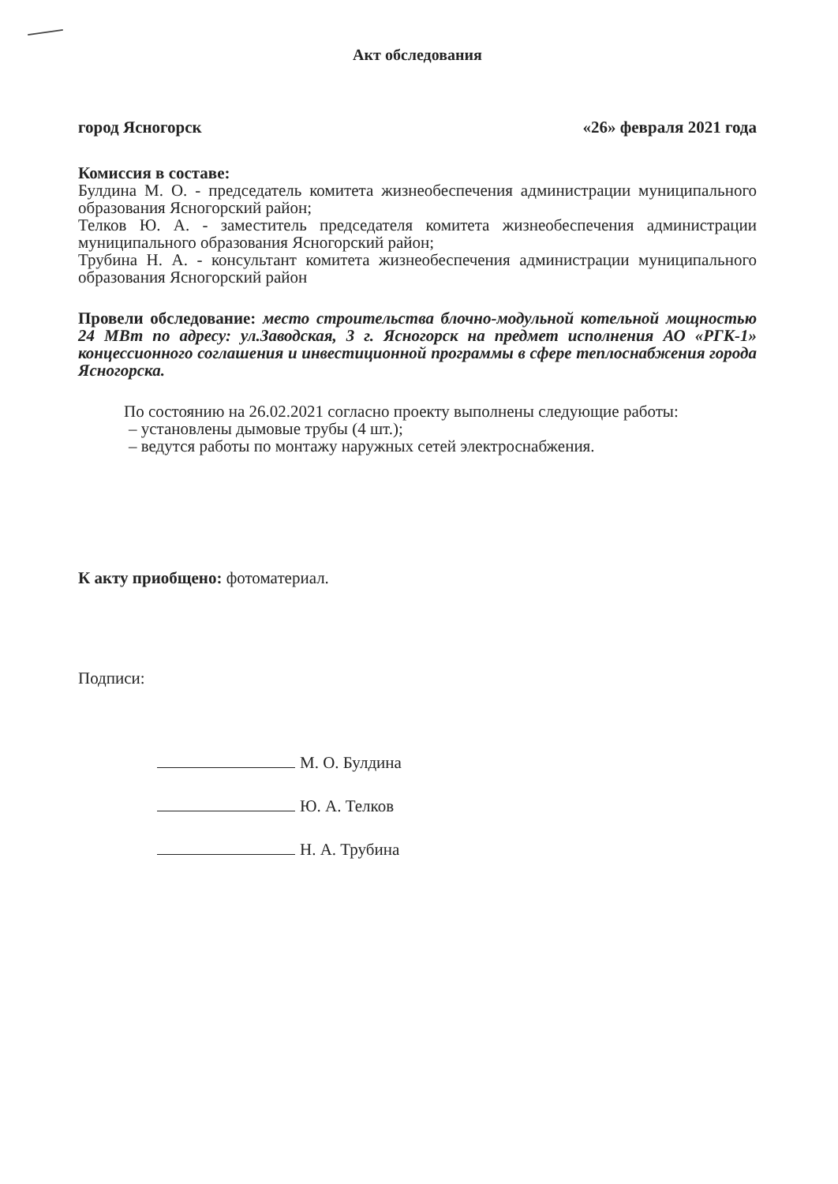Акт обследования
город Ясногорск «26» февраля 2021 года
Комиссия в составе:
Булдина М. О. - председатель комитета жизнеобеспечения администрации муниципального образования Ясногорский район;
Телков Ю. А. - заместитель председателя комитета жизнеобеспечения администрации муниципального образования Ясногорский район;
Трубина Н. А. - консультант комитета жизнеобеспечения администрации муниципального образования Ясногорский район
Провели обследование: место строительства блочно-модульной котельной мощностью 24 МВт по адресу: ул.Заводская, 3 г. Ясногорск на предмет исполнения АО «РГК-1» концессионного соглашения и инвестиционной программы в сфере теплоснабжения города Ясногорска.
По состоянию на 26.02.2021 согласно проекту выполнены следующие работы:
– установлены дымовые трубы (4 шт.);
– ведутся работы по монтажу наружных сетей электроснабжения.
К акту приобщено: фотоматериал.
Подписи:
М. О. Булдина
Ю. А. Телков
Н. А. Трубина